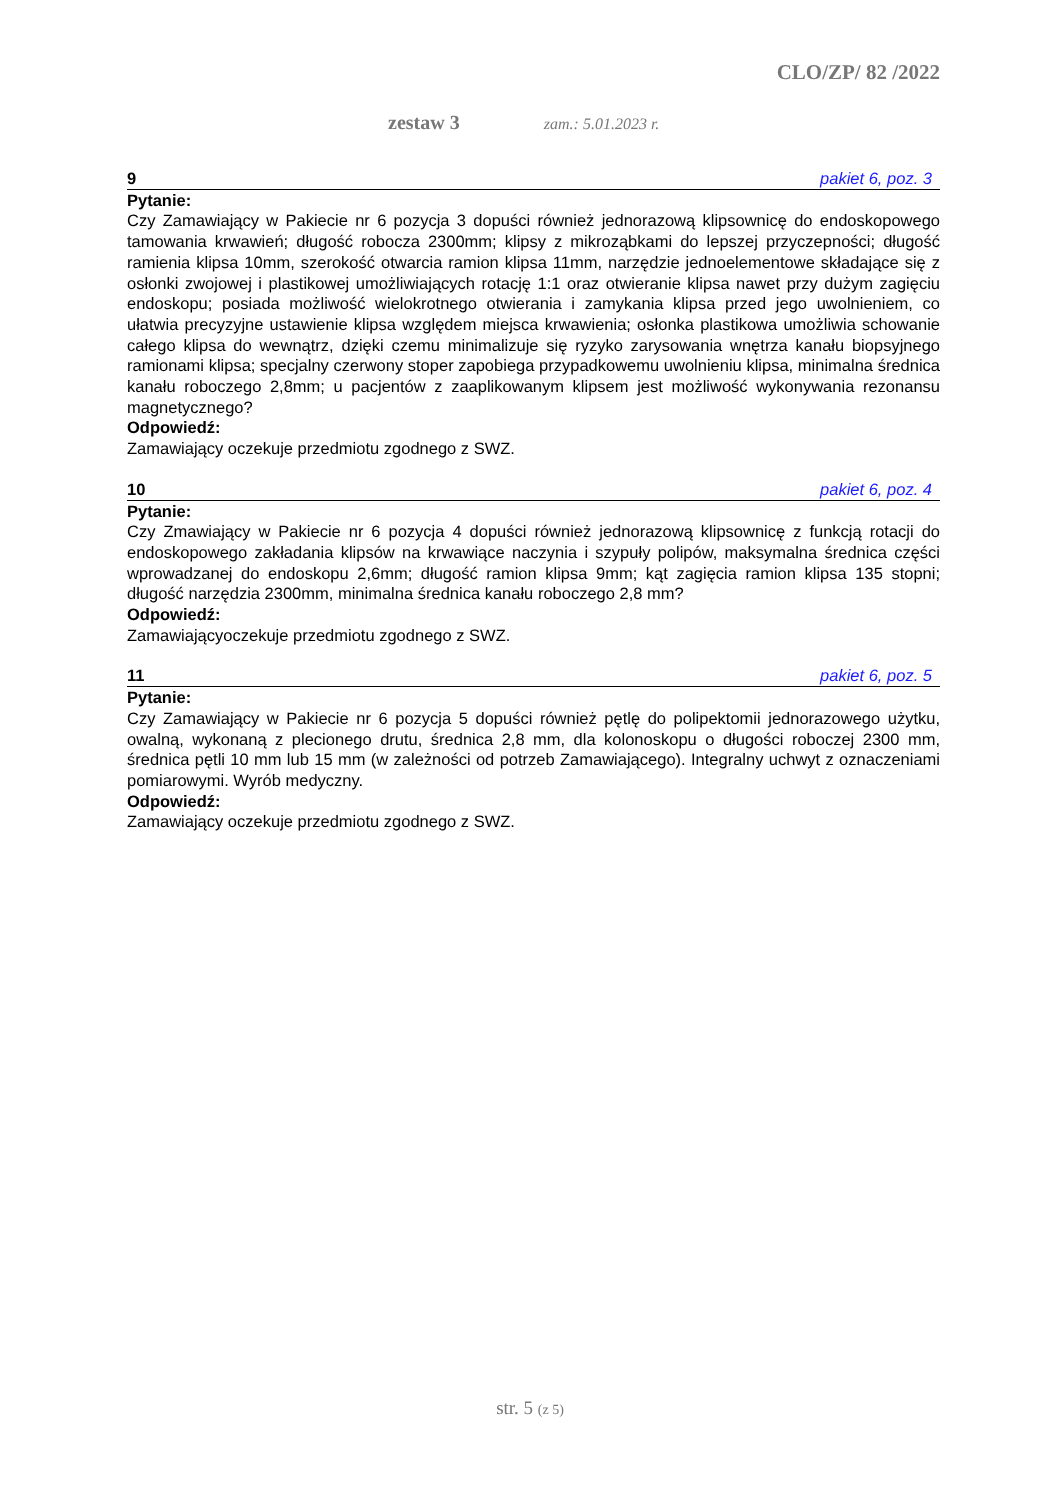CLO/ZP/ 82 /2022
zestaw 3 zam.: 5.01.2023 r.
9 pakiet 6, poz. 3
Pytanie:
Czy Zamawiający w Pakiecie nr 6 pozycja 3 dopuści również jednorazową klipsownicę do endoskopowego tamowania krwawień; długość robocza 2300mm; klipsy z mikroząbkami do lepszej przyczepności; długość ramienia klipsa 10mm, szerokość otwarcia ramion klipsa 11mm, narzędzie jednoelementowe składające się z osłonki zwojowej i plastikowej umożliwiających rotację 1:1 oraz otwieranie klipsa nawet przy dużym zagięciu endoskopu; posiada możliwość wielokrotnego otwierania i zamykania klipsa przed jego uwolnieniem, co ułatwia precyzyjne ustawienie klipsa względem miejsca krwawienia; osłonka plastikowa umożliwia schowanie całego klipsa do wewnątrz, dzięki czemu minimalizuje się ryzyko zarysowania wnętrza kanału biopsyjnego ramionami klipsa; specjalny czerwony stoper zapobiega przypadkowemu uwolnieniu klipsa, minimalna średnica kanału roboczego 2,8mm; u pacjentów z zaaplikowanym klipsem jest możliwość wykonywania rezonansu magnetycznego?
Odpowiedź:
Zamawiający oczekuje przedmiotu zgodnego z SWZ.
10 pakiet 6, poz. 4
Pytanie:
Czy Zmawiający w Pakiecie nr 6 pozycja 4 dopuści również jednorazową klipsownicę z funkcją rotacji do endoskopowego zakładania klipsów na krwawiące naczynia i szypuły polipów, maksymalna średnica części wprowadzanej do endoskopu 2,6mm; długość ramion klipsa 9mm; kąt zagięcia ramion klipsa 135 stopni; długość narzędzia 2300mm, minimalna średnica kanału roboczego 2,8 mm?
Odpowiedź:
Zamawiającyoczekuje przedmiotu zgodnego z SWZ.
11 pakiet 6, poz. 5
Pytanie:
Czy Zamawiający w Pakiecie nr 6 pozycja 5 dopuści również pętlę do polipektomii jednorazowego użytku, owalną, wykonaną z plecionego drutu, średnica 2,8 mm, dla kolonoskopu o długości roboczej 2300 mm, średnica pętli 10 mm lub 15 mm (w zależności od potrzeb Zamawiającego). Integralny uchwyt z oznaczeniami pomiarowymi. Wyrób medyczny.
Odpowiedź:
Zamawiający oczekuje przedmiotu zgodnego z SWZ.
str. 5 (z 5)